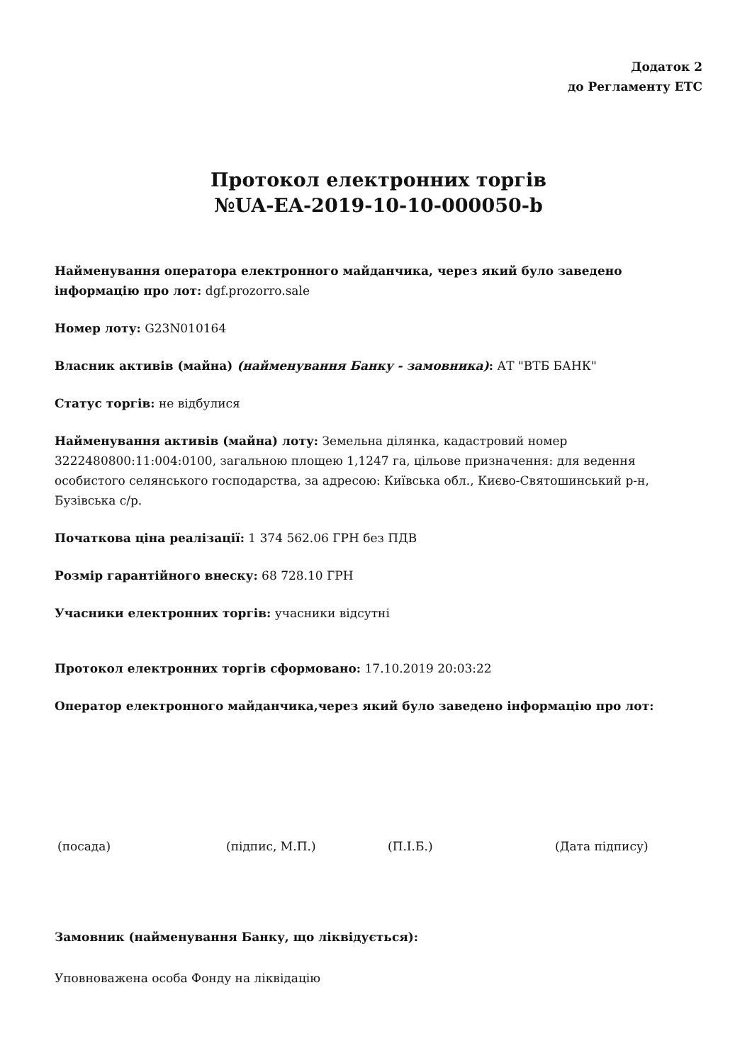Додаток 2
до Регламенту ЕТС
Протокол електронних торгів
№UA-EA-2019-10-10-000050-b
Найменування оператора електронного майданчика, через який було заведено інформацію про лот: dgf.prozorro.sale
Номер лоту: G23N010164
Власник активів (майна) (найменування Банку - замовника): АТ "ВТБ БАНК"
Статус торгів: не відбулися
Найменування активів (майна) лоту: Земельна ділянка, кадастровий номер 3222480800:11:004:0100, загальною площею 1,1247 га, цільове призначення: для ведення особистого селянського господарства, за адресою: Київська обл., Києво-Святошинський р-н, Бузівська с/р.
Початкова ціна реалізації: 1 374 562.06 ГРН без ПДВ
Розмір гарантійного внеску: 68 728.10 ГРН
Учасники електронних торгів: учасники відсутні
Протокол електронних торгів сформовано: 17.10.2019 20:03:22
Оператор електронного майданчика,через який було заведено інформацію про лот:
(посада) (підпис, М.П.) (П.І.Б.) (Дата підпису)
Замовник (найменування Банку, що ліквідується):
Уповноважена особа Фонду на ліквідацію